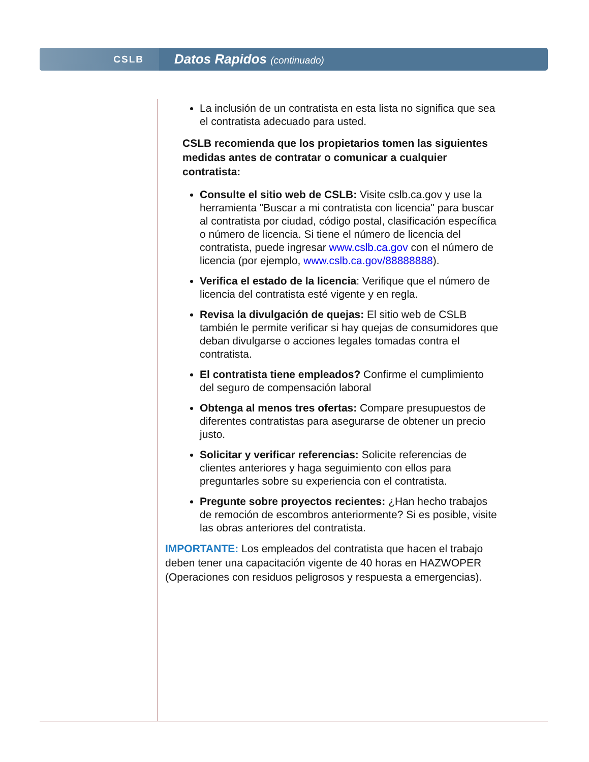CSLB
Datos Rapidos (continuado)
La inclusión de un contratista en esta lista no significa que sea el contratista adecuado para usted.
CSLB recomienda que los propietarios tomen las siguientes medidas antes de contratar o comunicar a cualquier contratista:
Consulte el sitio web de CSLB: Visite cslb.ca.gov y use la herramienta "Buscar a mi contratista con licencia" para buscar al contratista por ciudad, código postal, clasificación específica o número de licencia. Si tiene el número de licencia del contratista, puede ingresar www.cslb.ca.gov con el número de licencia (por ejemplo, www.cslb.ca.gov/88888888).
Verifica el estado de la licencia: Verifique que el número de licencia del contratista esté vigente y en regla.
Revisa la divulgación de quejas: El sitio web de CSLB también le permite verificar si hay quejas de consumidores que deban divulgarse o acciones legales tomadas contra el contratista.
El contratista tiene empleados? Confirme el cumplimiento del seguro de compensación laboral
Obtenga al menos tres ofertas: Compare presupuestos de diferentes contratistas para asegurarse de obtener un precio justo.
Solicitar y verificar referencias: Solicite referencias de clientes anteriores y haga seguimiento con ellos para preguntarles sobre su experiencia con el contratista.
Pregunte sobre proyectos recientes: ¿Han hecho trabajos de remoción de escombros anteriormente? Si es posible, visite las obras anteriores del contratista.
IMPORTANTE: Los empleados del contratista que hacen el trabajo deben tener una capacitación vigente de 40 horas en HAZWOPER (Operaciones con residuos peligrosos y respuesta a emergencias).